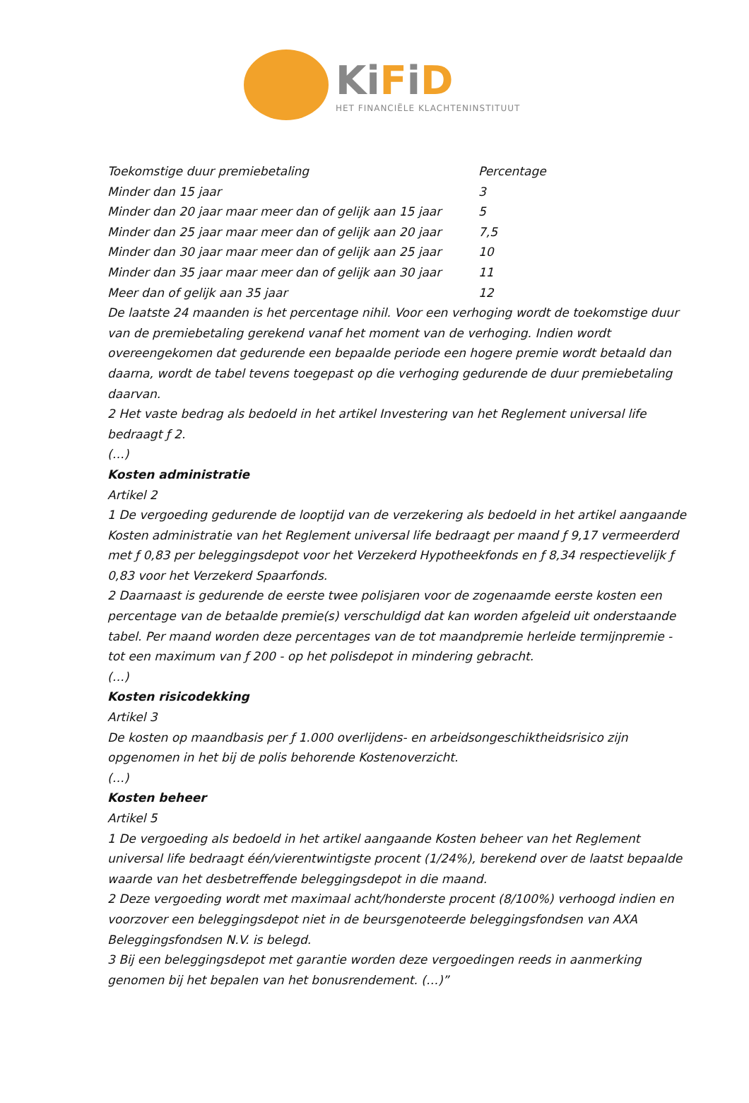KiFiD
HET FINANCIËLE KLACHTENINSTITUUT
| Toekomstige duur premiebetaling | Percentage |
| Minder dan 15 jaar | 3 |
| Minder dan 20 jaar maar meer dan of gelijk aan 15 jaar | 5 |
| Minder dan 25 jaar maar meer dan of gelijk aan 20 jaar | 7,5 |
| Minder dan 30 jaar maar meer dan of gelijk aan 25 jaar | 10 |
| Minder dan 35 jaar maar meer dan of gelijk aan 30 jaar | 11 |
| Meer dan of gelijk aan 35 jaar | 12 |
De laatste 24 maanden is het percentage nihil. Voor een verhoging wordt de toekomstige duur van de premiebetaling gerekend vanaf het moment van de verhoging. Indien wordt overeengekomen dat gedurende een bepaalde periode een hogere premie wordt betaald dan daarna, wordt de tabel tevens toegepast op die verhoging gedurende de duur premiebetaling daarvan.
2 Het vaste bedrag als bedoeld in het artikel Investering van het Reglement universal life bedraagt ƒ 2.
(…)
Kosten administratie
Artikel 2
1 De vergoeding gedurende de looptijd van de verzekering als bedoeld in het artikel aangaande Kosten administratie van het Reglement universal life bedraagt per maand ƒ 9,17 vermeerderd met ƒ 0,83 per beleggingsdepot voor het Verzekerd Hypotheekfonds en ƒ 8,34 respectievelijk ƒ 0,83 voor het Verzekerd Spaarfonds.
2 Daarnaast is gedurende de eerste twee polisjaren voor de zogenaamde eerste kosten een percentage van de betaalde premie(s) verschuldigd dat kan worden afgeleid uit onderstaande tabel. Per maand worden deze percentages van de tot maandpremie herleide termijnpremie - tot een maximum van ƒ 200 - op het polisdepot in mindering gebracht.
(…)
Kosten risicodekking
Artikel 3
De kosten op maandbasis per ƒ 1.000 overlijdens- en arbeidsongeschiktheidsrisico zijn opgenomen in het bij de polis behorende Kostenoverzicht.
(…)
Kosten beheer
Artikel 5
1 De vergoeding als bedoeld in het artikel aangaande Kosten beheer van het Reglement universal life bedraagt één/vierentwintigste procent (1/24%), berekend over de laatst bepaalde waarde van het desbetreffende beleggingsdepot in die maand.
2 Deze vergoeding wordt met maximaal acht/honderste procent (8/100%) verhoogd indien en voorzover een beleggingsdepot niet in de beursgenoteerde beleggingsfondsen van AXA Beleggingsfondsen N.V. is belegd.
3 Bij een beleggingsdepot met garantie worden deze vergoedingen reeds in aanmerking genomen bij het bepalen van het bonusrendement. (…)”